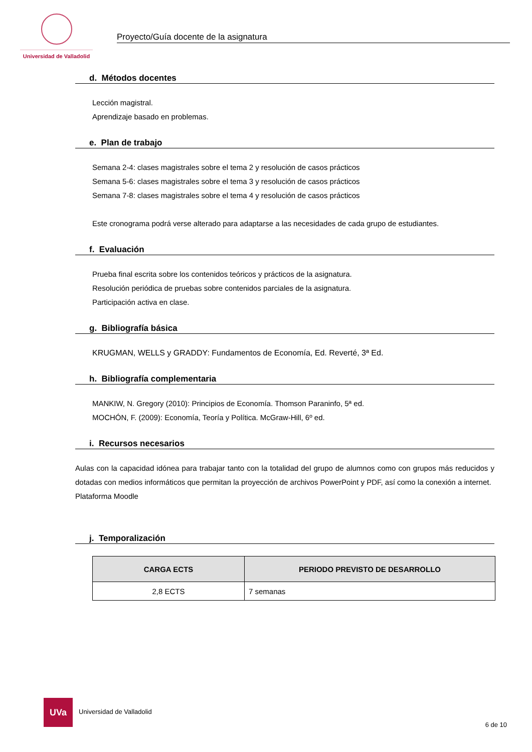Universidad de Valladolid
Proyecto/Guía docente de la asignatura
d. Métodos docentes
Lección magistral.
Aprendizaje basado en problemas.
e. Plan de trabajo
Semana 2-4: clases magistrales sobre el tema 2 y resolución de casos prácticos
Semana 5-6: clases magistrales sobre el tema 3 y resolución de casos prácticos
Semana 7-8: clases magistrales sobre el tema 4 y resolución de casos prácticos
Este cronograma podrá verse alterado para adaptarse a las necesidades de cada grupo de estudiantes.
f. Evaluación
Prueba final escrita sobre los contenidos teóricos y prácticos de la asignatura.
Resolución periódica de pruebas sobre contenidos parciales de la asignatura.
Participación activa en clase.
g. Bibliografía básica
KRUGMAN, WELLS y GRADDY: Fundamentos de Economía, Ed. Reverté, 3ª Ed.
h. Bibliografía complementaria
MANKIW, N. Gregory (2010): Principios de Economía. Thomson Paraninfo, 5ª ed.
MOCHÓN, F. (2009): Economía, Teoría y Política. McGraw-Hill, 6º ed.
i. Recursos necesarios
Aulas con la capacidad idónea para trabajar tanto con la totalidad del grupo de alumnos como con grupos más reducidos y dotadas con medios informáticos que permitan la proyección de archivos PowerPoint y PDF, así como la conexión a internet.
Plataforma Moodle
j. Temporalización
| CARGA ECTS | PERIODO PREVISTO DE DESARROLLO |
| --- | --- |
| 2,8 ECTS | 7 semanas |
UVa
Universidad de Valladolid
6 de 10